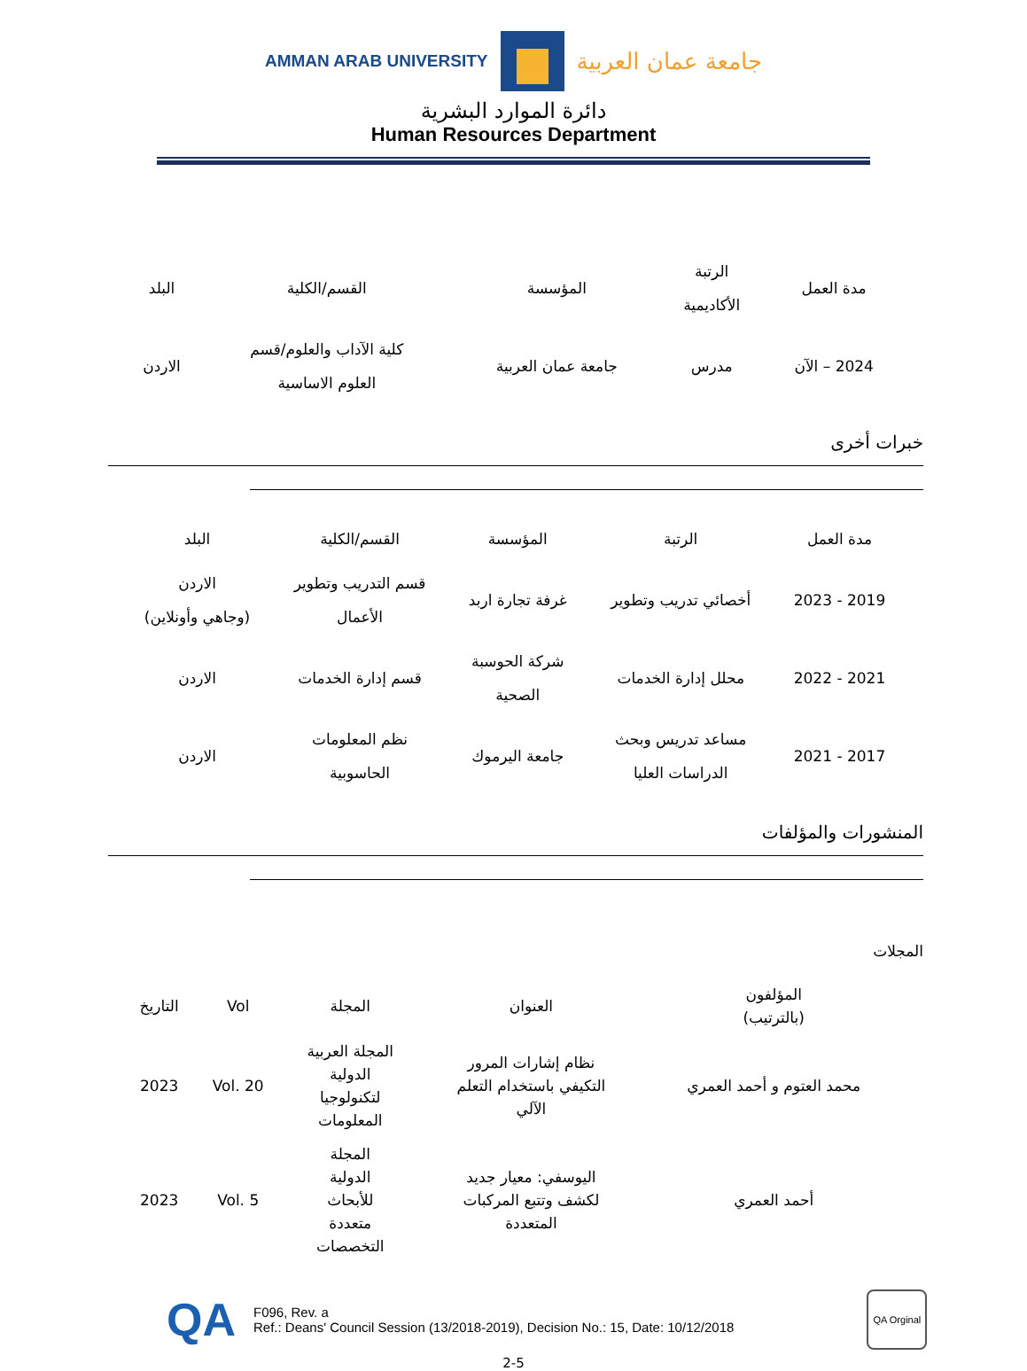AMMAN ARAB UNIVERSITY
جامعة عمان العربية
دائرة الموارد البشرية
Human Resources Department
| مدة العمل | الرتبة الأكاديمية | المؤسسة | القسم/الكلية | البلد |
| --- | --- | --- | --- | --- |
| 2024 – الآن | مدرس | جامعة عمان العربية | كلية الآداب والعلوم/قسم العلوم الاساسية | الاردن |
خبرات أخرى
| مدة العمل | الرتبة | المؤسسة | القسم/الكلية | البلد |
| --- | --- | --- | --- | --- |
| 2019 - 2023 | أخصائي تدريب وتطوير | غرفة تجارة اربد | قسم التدريب وتطوير الأعمال | الاردن (وجاهي وأونلاين) |
| 2021 - 2022 | محلل إدارة الخدمات | شركة الحوسبة الصحية | قسم إدارة الخدمات | الاردن |
| 2017 - 2021 | مساعد تدريس وبحث الدراسات العليا | جامعة اليرموك | نظم المعلومات الحاسوبية | الاردن |
المنشورات والمؤلفات
المجلات
| المؤلفون (بالترتيب) | العنوان | المجلة | Vol | التاريخ |
| --- | --- | --- | --- | --- |
| محمد العتوم و أحمد العمري | نظام إشارات المرور التكيفي باستخدام التعلم الآلي | المجلة العربية الدولية لتكنولوجيا المعلومات | Vol. 20 | 2023 |
| أحمد العمري | اليوسفي: معيار جديد لكشف وتتبع المركبات المتعددة | المجلة الدولية للأبحاث متعددة التخصصات | Vol. 5 | 2023 |
QA
F096, Rev. a
Ref.: Deans' Council Session (13/2018-2019), Decision No.: 15, Date: 10/12/2018
QA Orginal
2-5